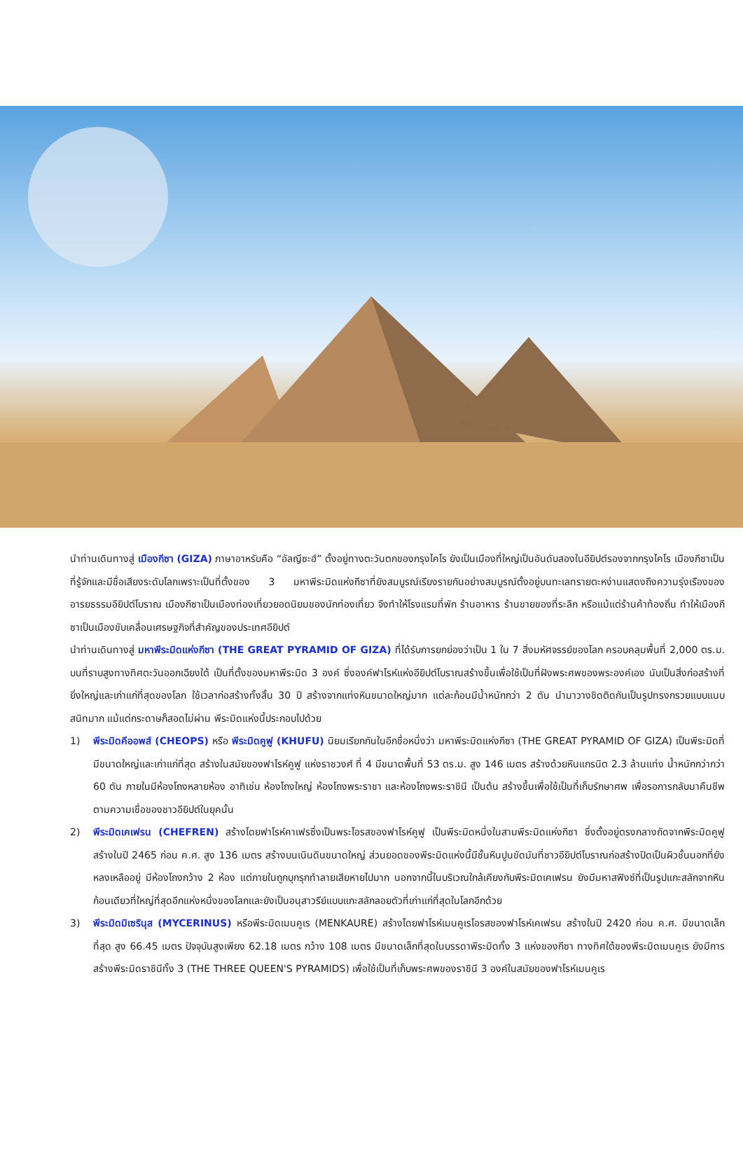นำท่านเดินทางสู่ เมืองกีซา (GIZA) ภาษาอาหรับคือ “อัลญีซะฮ์” ตั้งอยู่ทางตะวันตกของกรุงไคโร ยังเป็นเมืองที่ใหญ่เป็นอันดับสองในอียิปต์รองจากกรุงไคโร เมืองกีซาเป็นที่รู้จักและมีชื่อเสียงระดับโลกเพราะเป็นที่ตั้งของ 3 มหาพีระมิดแห่งกีซาที่ยังสมบูรณ์เรียงรายกันอย่างสมบูรณ์ตั้งอยู่บนทะเลทรายตะหง่านแสดงถึงความรุ่งเรืองของอารยธรรมอียิปต์โบราณ เมืองกีซาเป็นเมืองท่องเที่ยวยอดนิยมของนักท่องเที่ยว จึงทำให้โรงแรมที่พัก ร้านอาหาร ร้านขายของที่ระลึก หรือแม้แต่ร้านค้าท้องถิ่น ทำให้เมืองกีซาเป็นเมืองขับเคลื่อนเศรษฐกิจที่สำคัญของประเทศอียิปต์
นำท่านเดินทางสู่ มหาพีระมิดแห่งกีซา (THE GREAT PYRAMID OF GIZA) ที่ได้รับการยกย่องว่าเป็น 1 ใน 7 สิ่งมหัศจรรย์ของโลก ครอบคลุมพื้นที่ 2,000 ตร.ม. บนที่ราบสูงทางทิศตะวันออกเฉียงใต้ เป็นที่ตั้งของมหาพีระมิด 3 องค์ ซึ่งองค์ฟาโรห์แห่งอียิปต์โบราณสร้างขึ้นเพื่อใช้เป็นที่ฝังพระศพของพระองค์เอง นับเป็นสิ่งก่อสร้างที่ยิ่งใหญ่และเก่าแก่ที่สุดของโลก ใช้เวลาก่อสร้างทั้งสิ้น 30 ปี สร้างจากแท่งหินขนาดใหญ่มาก แต่ละก้อนมีน้ำหนักกว่า 2 ตัน นำมาวางชิดติดกันเป็นรูปทรงกรวยแบบแนบสนิทมาก แม้แต่กระดาษก็สอดไม่ผ่าน พีระมิดแห่งนี้ประกอบไปด้วย
1) พีระมิดคีออพส์ (CHEOPS) หรือ พีระมิดคูฟู (KHUFU) นิยมเรียกกันในอีกชื่อหนึ่งว่า มหาพีระมิดแห่งกีซา (THE GREAT PYRAMID OF GIZA) เป็นพีระมิดที่มีขนาดใหญ่และเก่าแก่ที่สุด สร้างในสมัยของฟาโรห์คูฟู แห่งราชวงศ์ ที่ 4 มีขนาดพื้นที่ 53 ตร.ม. สูง 146 เมตร สร้างด้วยหินแกรนิต 2.3 ล้านแท่ง น้ำหนักกว่ากว่า 60 ตัน ภายในมีห้องโถงหลายห้อง อาทิเช่น ห้องโถงใหญ่ ห้องโถงพระราชา และห้องโถงพระราชินี เป็นต้น สร้างขึ้นเพื่อใช้เป็นที่เก็บรักษาศพ เพื่อรอการกลับมาคืนชีพตามความเชื่อของชาวอียิปต์ในยุคนั้น
2) พีระมิดเคเฟรน (CHEFREN) สร้างโดยฟาโรห์คาเฟรซึ่งเป็นพระโอรสของฟาโรห์คูฟู เป็นพีระมิดหนึ่งในสามพีระมิดแห่งกีซา ซึ่งตั้งอยู่ตรงกลางถัดจากพีระมิดคูฟู สร้างในปี 2465 ก่อน ค.ศ. สูง 136 เมตร สร้างบนเนินดินขนาดใหญ่ ส่วนยอดของพีระมิดแห่งนี้มีชั้นหินปูนขัดมันที่ชาวอียิปต์โบราณก่อสร้างปิดเป็นผิวชั้นนอกที่ยังหลงเหลืออยู่ มีห้องโถงกว้าง 2 ห้อง แต่ภายในถูกบุกรุกทำลายเสียหายไปมาก นอกจากนี้ในบริเวณใกล้เคียงกับพีระมิดเคเฟรน ยังมีมหาสฟิงซ์ที่เป็นรูปแกะสลักจากหินก้อนเดียวที่ใหญ่ที่สุดอีกแห่งหนึ่งของโลกและยังเป็นอนุสาวรีย์แบบแกะสลักลอยตัวที่เก่าแก่ที่สุดในโลกอีกด้วย
3) พีระมิดมิเซรินุส (MYCERINUS) หรือพีระมิดเมนคูเร (MENKAURE) สร้างโดยฟาโรห์เมนคูเรโอรสของฟาโรห์เคเฟรน สร้างในปี 2420 ก่อน ค.ศ. มีขนาดเล็กที่สุด สูง 66.45 เมตร ปัจจุบันสูงเพียง 62.18 เมตร กว้าง 108 เมตร มีขนาดเล็กที่สุดในบรรดาพีระมิดทั้ง 3 แห่งของกีซา ทางทิศใต้ของพีระมิดเมนคูเร ยังมีการสร้างพีระมิดราชินีทั้ง 3 (THE THREE QUEEN'S PYRAMIDS) เพื่อใช้เป็นที่เก็บพระศพของราชินี 3 องค์ในสมัยของฟาโรห์เมนคูเร